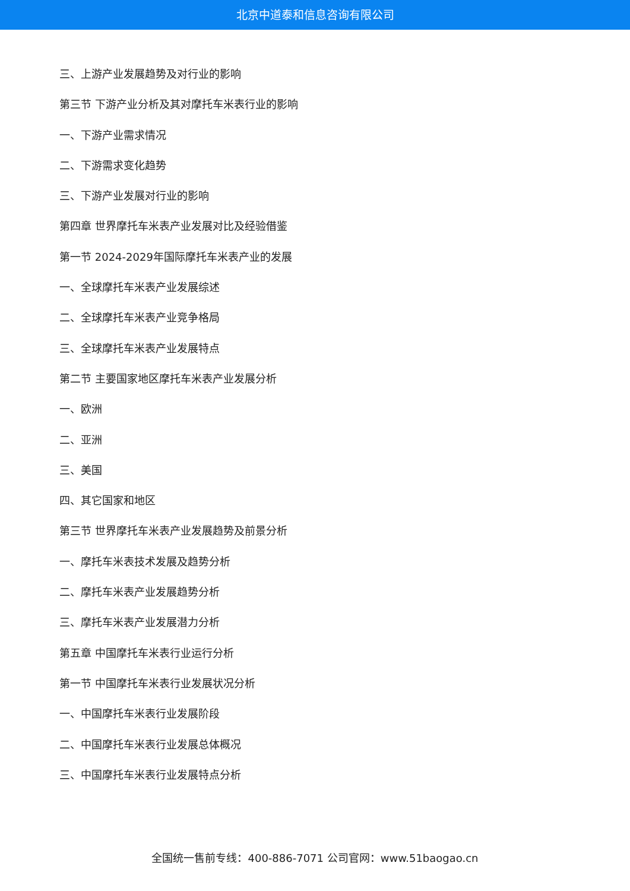北京中道泰和信息咨询有限公司
三、上游产业发展趋势及对行业的影响
第三节 下游产业分析及其对摩托车米表行业的影响
一、下游产业需求情况
二、下游需求变化趋势
三、下游产业发展对行业的影响
第四章 世界摩托车米表产业发展对比及经验借鉴
第一节 2024-2029年国际摩托车米表产业的发展
一、全球摩托车米表产业发展综述
二、全球摩托车米表产业竞争格局
三、全球摩托车米表产业发展特点
第二节 主要国家地区摩托车米表产业发展分析
一、欧洲
二、亚洲
三、美国
四、其它国家和地区
第三节 世界摩托车米表产业发展趋势及前景分析
一、摩托车米表技术发展及趋势分析
二、摩托车米表产业发展趋势分析
三、摩托车米表产业发展潜力分析
第五章 中国摩托车米表行业运行分析
第一节 中国摩托车米表行业发展状况分析
一、中国摩托车米表行业发展阶段
二、中国摩托车米表行业发展总体概况
三、中国摩托车米表行业发展特点分析
全国统一售前专线：400-886-7071 公司官网：www.51baogao.cn